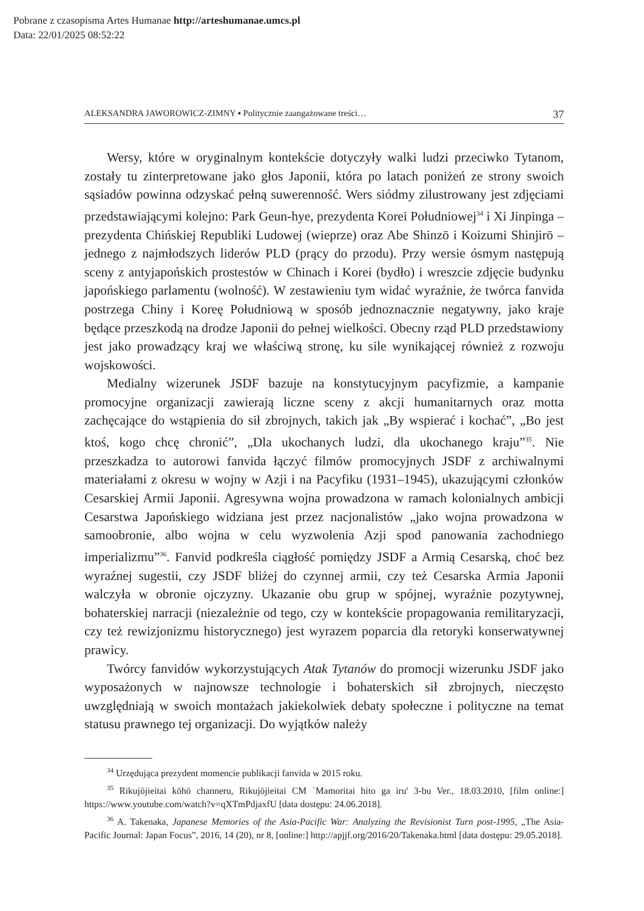Pobrane z czasopisma Artes Humanae http://arteshumanae.umcs.pl
Data: 22/01/2025 08:52:22
ALEKSANDRA JAWOROWICZ-ZIMNY ▪ Politycznie zaangażowane treści… 37
Wersy, które w oryginalnym kontekście dotyczyły walki ludzi przeciwko Tytanom, zostały tu zinterpretowane jako głos Japonii, która po latach poniżeń ze strony swoich sąsiadów powinna odzyskać pełną suwerenność. Wers siódmy zilustrowany jest zdjęciami przedstawiającymi kolejno: Park Geun-hye, prezydenta Korei Południowej<sup>34</sup> i Xi Jinpinga – prezydenta Chińskiej Republiki Ludowej (wieprze) oraz Abe Shinzō i Koizumi Shinjirō – jednego z najmłodszych liderów PLD (prący do przodu). Przy wersie ósmym następują sceny z antyjapońskich prostestów w Chinach i Korei (bydło) i wreszcie zdjęcie budynku japońskiego parlamentu (wolność). W zestawieniu tym widać wyraźnie, że twórca fanvida postrzega Chiny i Koreę Południową w sposób jednoznacznie negatywny, jako kraje będące przeszkodą na drodze Japonii do pełnej wielkości. Obecny rząd PLD przedstawiony jest jako prowadzący kraj we właściwą stronę, ku sile wynikającej również z rozwoju wojskowości.
Medialny wizerunek JSDF bazuje na konstytucyjnym pacyfizmie, a kampanie promocyjne organizacji zawierają liczne sceny z akcji humanitarnych oraz motta zachęcające do wstąpienia do sił zbrojnych, takich jak „By wspierać i kochać”, „Bo jest ktoś, kogo chcę chronić”, „Dla ukochanych ludzi, dla ukochanego kraju”<sup>35</sup>. Nie przeszkadza to autorowi fanvida łączyć filmów promocyjnych JSDF z archiwalnymi materiałami z okresu w wojny w Azji i na Pacyfiku (1931–1945), ukazującymi członków Cesarskiej Armii Japonii. Agresywna wojna prowadzona w ramach kolonialnych ambicji Cesarstwa Japońskiego widziana jest przez nacjonalistów „jako wojna prowadzona w samoobronie, albo wojna w celu wyzwolenia Azji spod panowania zachodniego imperializmu”<sup>36</sup>. Fanvid podkreśla ciągłość pomiędzy JSDF a Armią Cesarską, choć bez wyraźnej sugestii, czy JSDF bliżej do czynnej armii, czy też Cesarska Armia Japonii walczyła w obronie ojczyzny. Ukazanie obu grup w spójnej, wyraźnie pozytywnej, bohaterskiej narracji (niezależnie od tego, czy w kontekście propagowania remilitaryzacji, czy też rewizjonizmu historycznego) jest wyrazem poparcia dla retoryki konserwatywnej prawicy.
Twórcy fanvidów wykorzystujących Atak Tytanów do promocji wizerunku JSDF jako wyposażonych w najnowsze technologie i bohaterskich sił zbrojnych, nieczęsto uwzględniają w swoich montażach jakiekolwiek debaty społeczne i polityczne na temat statusu prawnego tej organizacji. Do wyjątków należy
<sup>34</sup> Urzędująca prezydent momencie publikacji fanvida w 2015 roku.
<sup>35</sup> Rikujōjieitai kōhō channeru, Rikujōjieitai CM `Mamoritai hito ga iru' 3-bu Ver., 18.03.2010, [film online:] https://www.youtube.com/watch?v=qXTmPdjaxfU [data dostępu: 24.06.2018].
<sup>36</sup> A. Takenaka, Japanese Memories of the Asia-Pacific War: Analyzing the Revisionist Turn post-1995, „The Asia-Pacific Journal: Japan Focus”, 2016, 14 (20), nr 8, [online:] http://apjjf.org/2016/20/Takenaka.html [data dostępu: 29.05.2018].